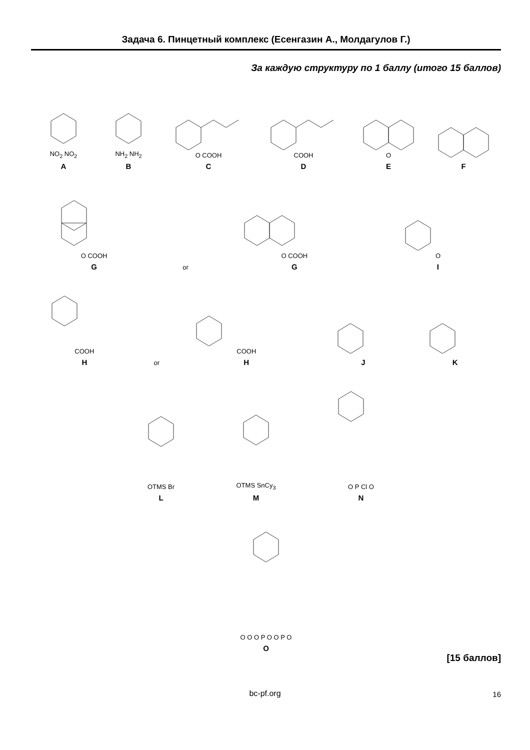Задача 6. Пинцетный комплекс (Есенгазин А., Молдагулов Г.)
За каждую структуру по 1 баллу (итого 15 баллов)
NO<sub>2</sub> NO<sub>2</sub>
A
NH<sub>2</sub> NH<sub>2</sub>
B
O COOH
C
COOH
D
O
E
F
O COOH
G
or
O COOH
G
O
I
COOH
H
or
COOH
H
J
K
OTMS Br
L
OTMS SnCy<sub>3</sub>
M
O P Cl O
N
O O O P O O P O
O
[15 баллов]
bc-pf.org 16